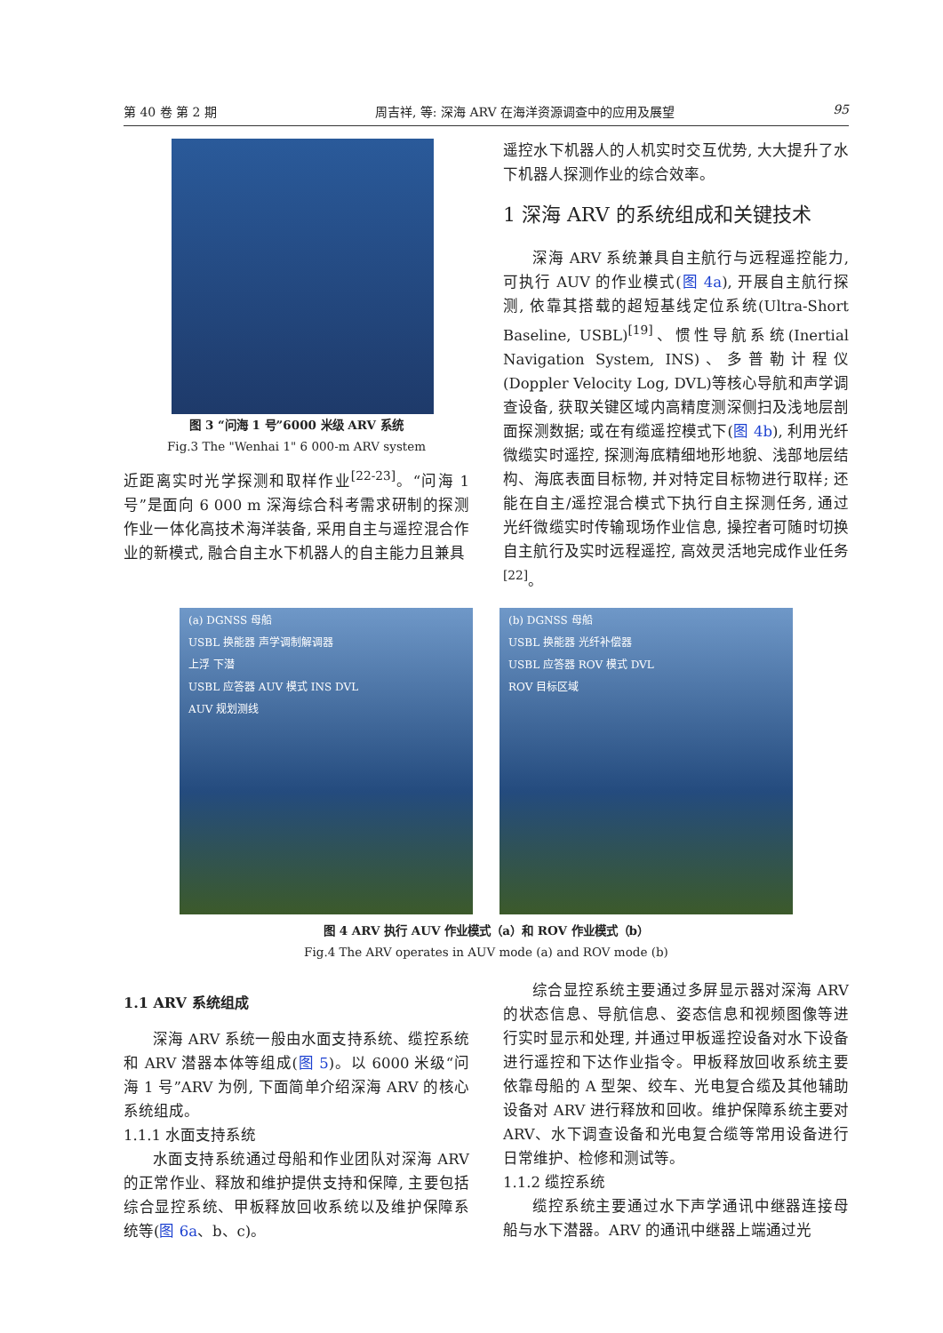第 40 卷 第 2 期 周吉祥, 等: 深海 ARV 在海洋资源调查中的应用及展望 95
图 3 “问海 1 号”6000 米级 ARV 系统
Fig.3 The "Wenhai 1" 6 000-m ARV system
近距离实时光学探测和取样作业<sup>[22-23]</sup>。“问海 1 号”是面向 6 000 m 深海综合科考需求研制的探测作业一体化高技术海洋装备, 采用自主与遥控混合作业的新模式, 融合自主水下机器人的自主能力且兼具
遥控水下机器人的人机实时交互优势, 大大提升了水下机器人探测作业的综合效率。
1 深海 ARV 的系统组成和关键技术
深海 ARV 系统兼具自主航行与远程遥控能力, 可执行 AUV 的作业模式(图 4a), 开展自主航行探测, 依靠其搭载的超短基线定位系统(Ultra-Short Baseline, USBL)<sup>[19]</sup>、惯性导航系统(Inertial Navigation System, INS)、多普勒计程仪(Doppler Velocity Log, DVL)等核心导航和声学调查设备, 获取关键区域内高精度测深侧扫及浅地层剖面探测数据; 或在有缆遥控模式下(图 4b), 利用光纤微缆实时遥控, 探测海底精细地形地貌、浅部地层结构、海底表面目标物, 并对特定目标物进行取样; 还能在自主/遥控混合模式下执行自主探测任务, 通过光纤微缆实时传输现场作业信息, 操控者可随时切换自主航行及实时远程遥控, 高效灵活地完成作业任务<sup>[22]</sup>。
(a) DGNSS 母船
USBL 换能器 声学调制解调器
上浮 下潜
USBL 应答器 AUV 模式 INS DVL
AUV 规划测线
(b) DGNSS 母船
USBL 换能器 光纤补偿器
USBL 应答器 ROV 模式 DVL
ROV 目标区域
图 4 ARV 执行 AUV 作业模式（a）和 ROV 作业模式（b）
Fig.4 The ARV operates in AUV mode (a) and ROV mode (b)
1.1 ARV 系统组成
深海 ARV 系统一般由水面支持系统、缆控系统和 ARV 潜器本体等组成(图 5)。以 6000 米级“问海 1 号”ARV 为例, 下面简单介绍深海 ARV 的核心系统组成。
1.1.1 水面支持系统
水面支持系统通过母船和作业团队对深海 ARV 的正常作业、释放和维护提供支持和保障, 主要包括综合显控系统、甲板释放回收系统以及维护保障系统等(图 6a、b、c)。
综合显控系统主要通过多屏显示器对深海 ARV 的状态信息、导航信息、姿态信息和视频图像等进行实时显示和处理, 并通过甲板遥控设备对水下设备进行遥控和下达作业指令。甲板释放回收系统主要依靠母船的 A 型架、绞车、光电复合缆及其他辅助设备对 ARV 进行释放和回收。维护保障系统主要对 ARV、水下调查设备和光电复合缆等常用设备进行日常维护、检修和测试等。
1.1.2 缆控系统
缆控系统主要通过水下声学通讯中继器连接母船与水下潜器。ARV 的通讯中继器上端通过光